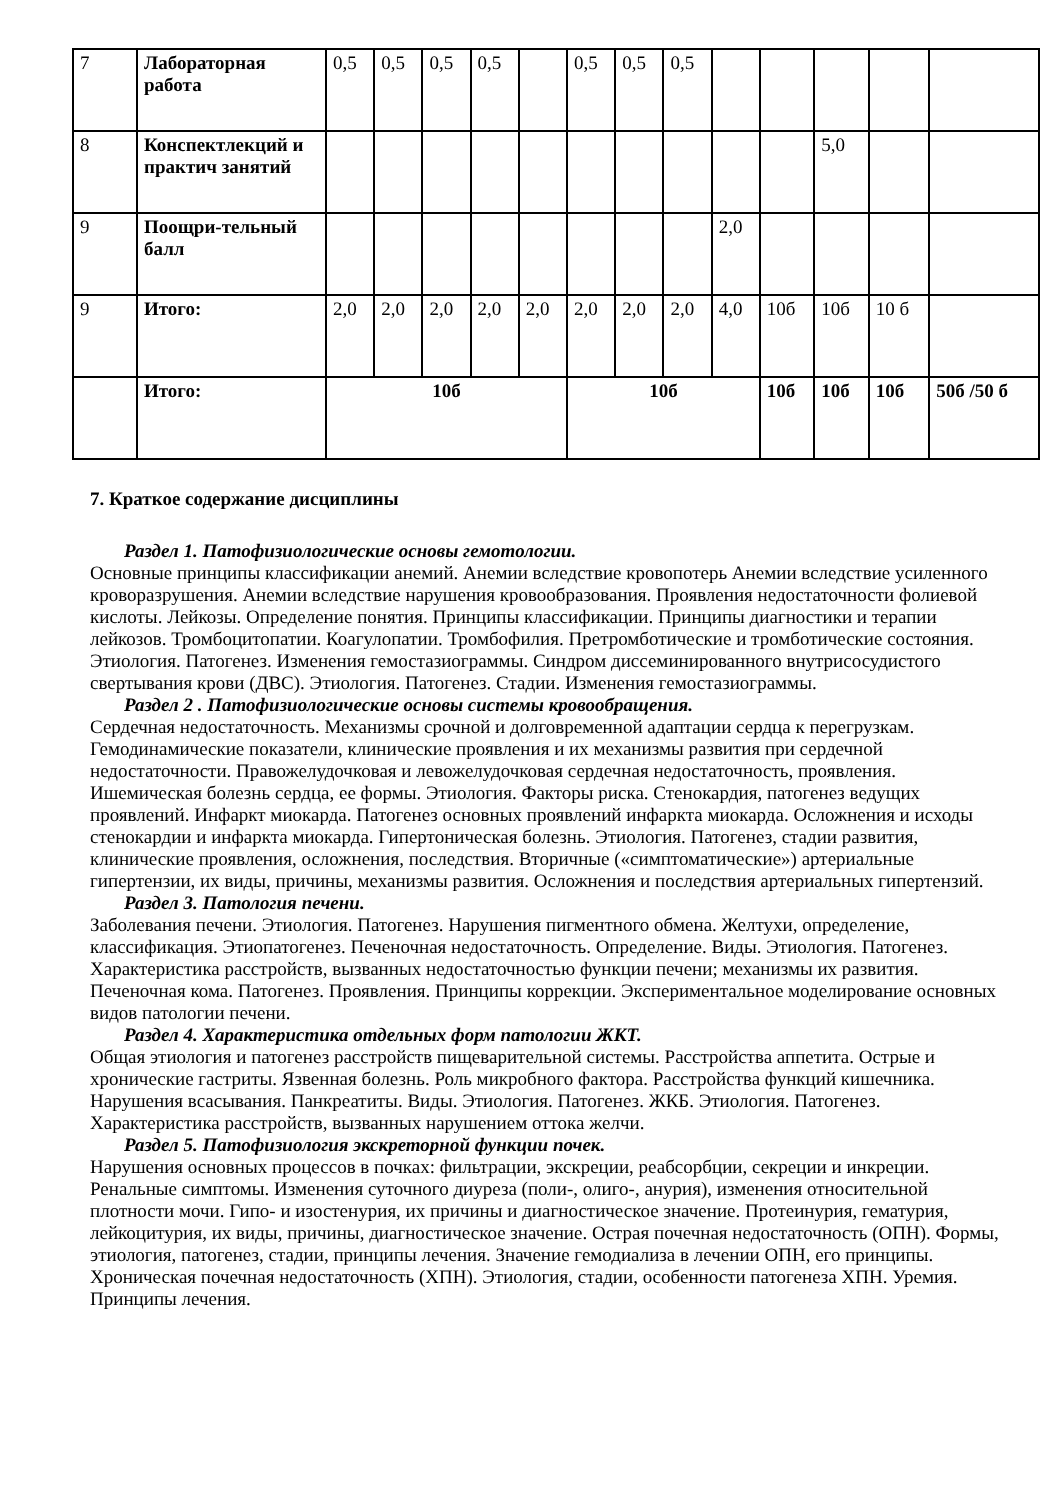| 7 | Лабораторная работа | 0,5 | 0,5 | 0,5 | 0,5 | | 0,5 | 0,5 | 0,5 | | | | | |
| 8 | Конспектлекций и практич занятий | | | | | | | | | | | 5,0 | | |
| 9 | Поощри-тельный балл | | | | | | | | | 2,0 | | | | |
| 9 | Итого: | 2,0 | 2,0 | 2,0 | 2,0 | 2,0 | 2,0 | 2,0 | 2,0 | 4,0 | 10б | 10б | 10 б | |
| | Итого: | 10б | | | | | 10б | | | | 10б | 10б | 10б | 50б /50 б |
7. Краткое содержание дисциплины
Раздел 1. Патофизиологические основы гемотологии.
Основные принципы классификации анемий. Анемии вследствие кровопотерь Анемии вследствие усиленного кроворазрушения. Анемии вследствие нарушения кровообразования. Проявления недостаточности фолиевой кислоты. Лейкозы. Определение понятия. Принципы классификации. Принципы диагностики и терапии лейкозов. Тромбоцитопатии. Коагулопатии. Тромбофилия. Претромботические и тромботические состояния. Этиология. Патогенез. Изменения гемостазиограммы. Синдром диссеминированного внутрисосудистого свертывания крови (ДВС). Этиология. Патогенез. Стадии. Изменения гемостазиограммы.
Раздел 2 . Патофизиологические основы системы кровообращения.
Сердечная недостаточность. Механизмы срочной и долговременной адаптации сердца к перегрузкам. Гемодинамические показатели, клинические проявления и их механизмы развития при сердечной недостаточности. Правожелудочковая и левожелудочковая сердечная недостаточность, проявления. Ишемическая болезнь сердца, ее формы. Этиология. Факторы риска. Стенокардия, патогенез ведущих проявлений. Инфаркт миокарда. Патогенез основных проявлений инфаркта миокарда. Осложнения и исходы стенокардии и инфаркта миокарда. Гипертоническая болезнь. Этиология. Патогенез, стадии развития, клинические проявления, осложнения, последствия. Вторичные («симптоматические») артериальные гипертензии, их виды, причины, механизмы развития. Осложнения и последствия артериальных гипертензий.
Раздел 3. Патология печени.
Заболевания печени. Этиология. Патогенез. Нарушения пигментного обмена. Желтухи, определение, классификация. Этиопатогенез. Печеночная недостаточность. Определение. Виды. Этиология. Патогенез. Характеристика расстройств, вызванных недостаточностью функции печени; механизмы их развития. Печеночная кома. Патогенез. Проявления. Принципы коррекции. Экспериментальное моделирование основных видов патологии печени.
Раздел 4. Характеристика отдельных форм патологии ЖКТ.
Общая этиология и патогенез расстройств пищеварительной системы. Расстройства аппетита. Острые и хронические гастриты. Язвенная болезнь. Роль микробного фактора. Расстройства функций кишечника. Нарушения всасывания. Панкреатиты. Виды. Этиология. Патогенез. ЖКБ. Этиология. Патогенез. Характеристика расстройств, вызванных нарушением оттока желчи.
Раздел 5. Патофизиология экскреторной функции почек.
Нарушения основных процессов в почках: фильтрации, экскреции, реабсорбции, секреции и инкреции. Ренальные симптомы. Изменения суточного диуреза (поли-, олиго-, анурия), изменения относительной плотности мочи. Гипо- и изостенурия, их причины и диагностическое значение. Протеинурия, гематурия, лейкоцитурия, их виды, причины, диагностическое значение. Острая почечная недостаточность (ОПН). Формы, этиология, патогенез, стадии, принципы лечения. Значение гемодиализа в лечении ОПН, его принципы. Хроническая почечная недостаточность (ХПН). Этиология, стадии, особенности патогенеза ХПН. Уремия. Принципы лечения.